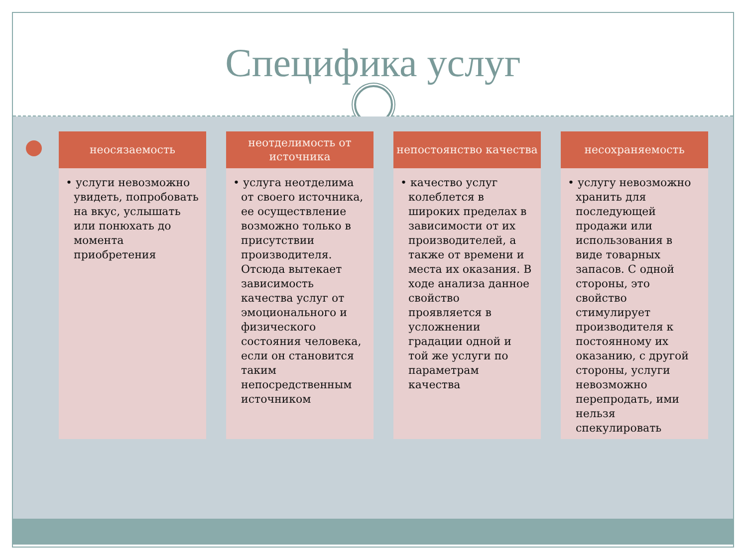Специфика услуг
неосязаемость
• услуги невозможно увидеть, попробовать на вкус, услышать или понюхать до момента приобретения
неотделимость от источника
• услуга неотделима от своего источника, ее осуществление возможно только в присутствии производителя. Отсюда вытекает зависимость качества услуг от эмоционального и физического состояния человека, если он становится таким непосредственным источником
непостоянство качества
• качество услуг колеблется в широких пределах в зависимости от их производителей, а также от времени и места их оказания. В ходе анализа данное свойство проявляется в усложнении градации одной и той же услуги по параметрам качества
несохраняемость
• услугу невозможно хранить для последующей продажи или использования в виде товарных запасов. С одной стороны, это свойство стимулирует производителя к постоянному их оказанию, с другой стороны, услуги невозможно перепродать, ими нельзя спекулировать